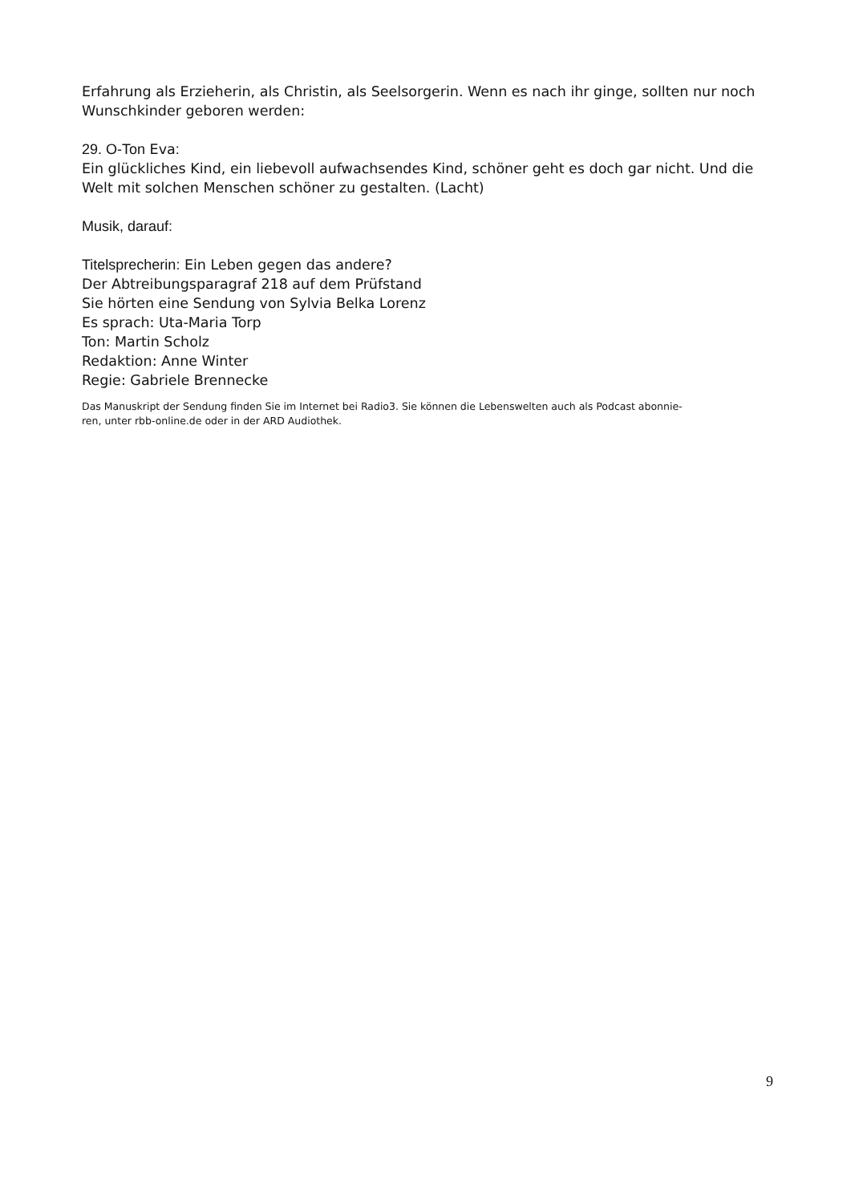Erfahrung als Erzieherin, als Christin, als Seelsorgerin. Wenn es nach ihr ginge, sollten nur noch Wunschkinder geboren werden:
29. O-Ton Eva:
Ein glückliches Kind, ein liebevoll aufwachsendes Kind, schöner geht es doch gar nicht. Und die Welt mit solchen Menschen schöner zu gestalten. (Lacht)
Musik, darauf:
Titelsprecherin: Ein Leben gegen das andere?
Der Abtreibungsparagraf 218 auf dem Prüfstand
Sie hörten eine Sendung von Sylvia Belka Lorenz
Es sprach: Uta-Maria Torp
Ton: Martin Scholz
Redaktion: Anne Winter
Regie: Gabriele Brennecke
Das Manuskript der Sendung finden Sie im Internet bei Radio3. Sie können die Lebenswelten auch als Podcast abonnie-
ren, unter rbb-online.de oder in der ARD Audiothek.
9